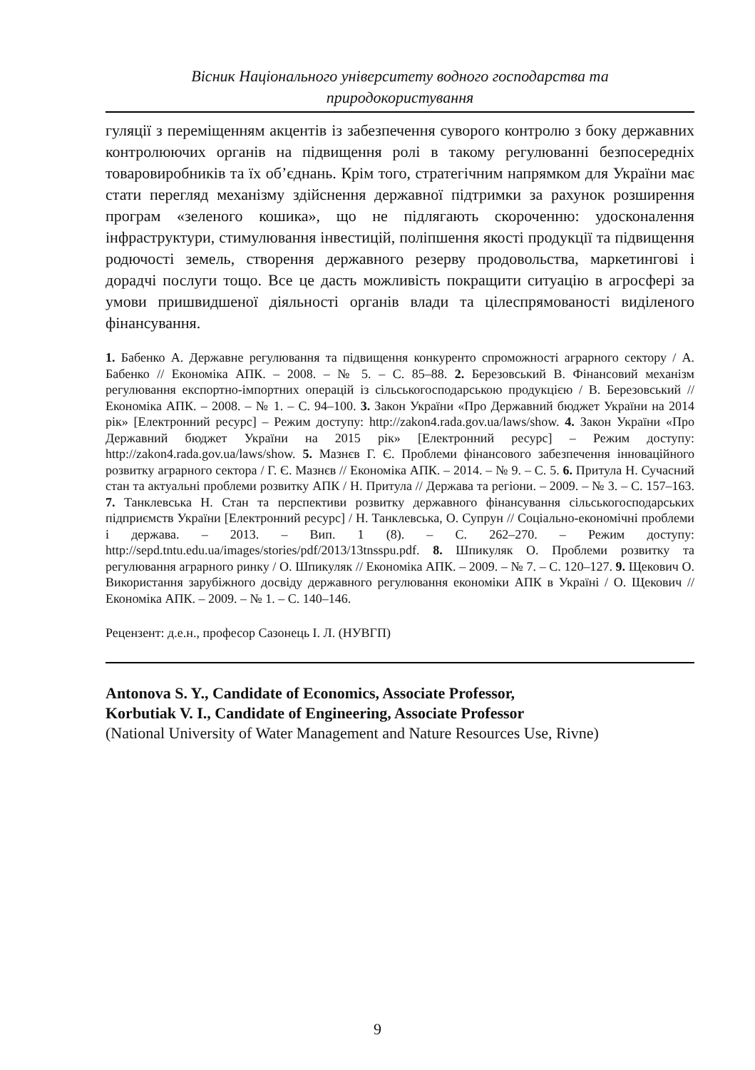Вісник Національного університету водного господарства та
природокористування
гуляції з переміщенням акцентів із забезпечення суворого контролю з боку державних контролюючих органів на підвищення ролі в такому регулюванні безпосередніх товаровиробників та їх об’єднань. Крім того, стратегічним напрямком для України має стати перегляд механізму здійснення державної підтримки за рахунок розширення програм «зеленого кошика», що не підлягають скороченню: удосконалення інфраструктури, стимулювання інвестицій, поліпшення якості продукції та підвищення родючості земель, створення державного резерву продовольства, маркетингові і дорадчі послуги тощо. Все це дасть можливість покращити ситуацію в агросфері за умови пришвидшеної діяльності органів влади та цілеспрямованості виділеного фінансування.
1. Бабенко А. Державне регулювання та підвищення конкуренто спроможності аграрного сектору / А. Бабенко // Економіка АПК. – 2008. – № 5. – С. 85–88. 2. Березовський В. Фінансовий механізм регулювання експортно-імпортних операцій із сільськогосподарською продукцією / В. Березовський // Економіка АПК. – 2008. – № 1. – С. 94–100. 3. Закон України «Про Державний бюджет України на 2014 рік» [Електронний ресурс] – Режим доступу: http://zakon4.rada.gov.ua/laws/show. 4. Закон України «Про Державний бюджет України на 2015 рік» [Електронний ресурс] – Режим доступу: http://zakon4.rada.gov.ua/laws/show. 5. Мазнєв Г. Є. Проблеми фінансового забезпечення інноваційного розвитку аграрного сектора / Г. Є. Мазнєв // Економіка АПК. – 2014. – № 9. – С. 5. 6. Притула Н. Сучасний стан та актуальні проблеми розвитку АПК / Н. Притула // Держава та регіони. – 2009. – № 3. – С. 157–163. 7. Танклевська Н. Стан та перспективи розвитку державного фінансування сільськогосподарських підприємств України [Електронний ресурс] / Н. Танклевська, О. Супрун // Соціально-економічні проблеми і держава. – 2013. – Вип. 1 (8). – С. 262–270. – Режим доступу: http://sepd.tntu.edu.ua/images/stories/pdf/2013/13tnsspu.pdf. 8. Шпикуляк О. Проблеми розвитку та регулювання аграрного ринку / О. Шпикуляк // Економіка АПК. – 2009. – № 7. – С. 120–127. 9. Щекович О. Використання зарубіжного досвіду державного регулювання економіки АПК в Україні / О. Щекович // Економіка АПК. – 2009. – № 1. – С. 140–146.
Рецензент: д.е.н., професор Сазонець І. Л. (НУВГП)
Antonova S. Y., Candidate of Economics, Associate Professor,
Korbutiak V. I., Candidate of Engineering, Associate Professor
(National University of Water Management and Nature Resources Use, Rivne)
9